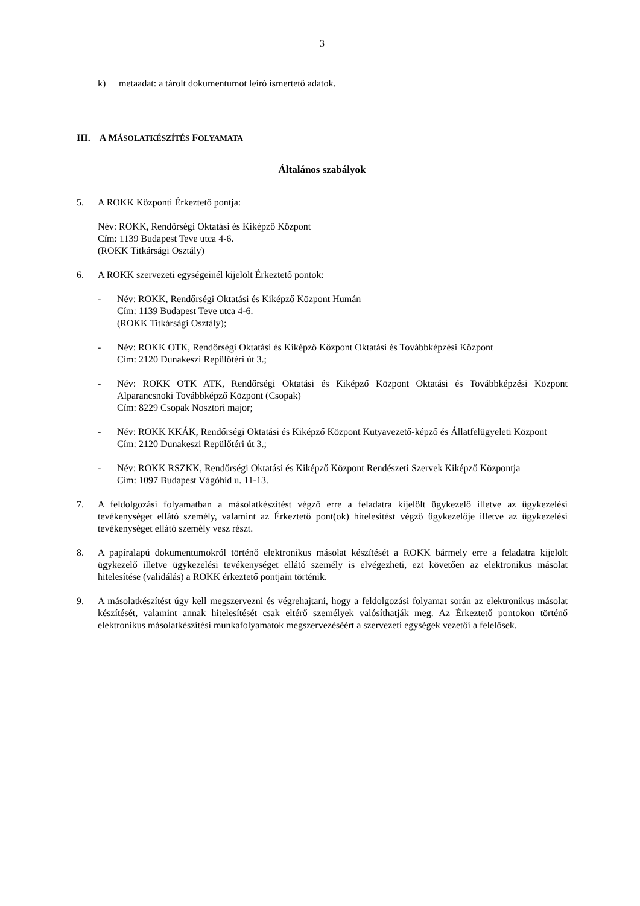3
k) metaadat: a tárolt dokumentumot leíró ismertető adatok.
III. A MÁSOLATKÉSZÍTÉS FOLYAMATA
Általános szabályok
5. A ROKK Központi Érkeztető pontja:
Név: ROKK, Rendőrségi Oktatási és Kiképző Központ
Cím: 1139 Budapest Teve utca 4-6.
(ROKK Titkársági Osztály)
6. A ROKK szervezeti egységeinél kijelölt Érkeztető pontok:
- Név: ROKK, Rendőrségi Oktatási és Kiképző Központ Humán
Cím: 1139 Budapest Teve utca 4-6.
(ROKK Titkársági Osztály);
- Név: ROKK OTK, Rendőrségi Oktatási és Kiképző Központ Oktatási és Továbbképzési Központ
Cím: 2120 Dunakeszi Repülőtéri út 3.;
- Név: ROKK OTK ATK, Rendőrségi Oktatási és Kiképző Központ Oktatási és Továbbképzési Központ Alparancsnoki Továbbképző Központ (Csopak)
Cím: 8229 Csopak Nosztori major;
- Név: ROKK KKÁK, Rendőrségi Oktatási és Kiképző Központ Kutyavezető-képző és Állatfelügyeleti Központ
Cím: 2120 Dunakeszi Repülőtéri út 3.;
- Név: ROKK RSZKK, Rendőrségi Oktatási és Kiképző Központ Rendészeti Szervek Kiképző Központja
Cím: 1097 Budapest Vágóhíd u. 11-13.
7. A feldolgozási folyamatban a másolatkészítést végző erre a feladatra kijelölt ügykezelő illetve az ügykezelési tevékenységet ellátó személy, valamint az Érkeztető pont(ok) hitelesítést végző ügykezelője illetve az ügykezelési tevékenységet ellátó személy vesz részt.
8. A papíralapú dokumentumokról történő elektronikus másolat készítését a ROKK bármely erre a feladatra kijelölt ügykezelő illetve ügykezelési tevékenységet ellátó személy is elvégezheti, ezt követően az elektronikus másolat hitelesítése (validálás) a ROKK érkeztető pontjain történik.
9. A másolatkészítést úgy kell megszervezni és végrehajtani, hogy a feldolgozási folyamat során az elektronikus másolat készítését, valamint annak hitelesítését csak eltérő személyek valósíthatják meg. Az Érkeztető pontokon történő elektronikus másolatkészítési munkafolyamatok megszervezéséért a szervezeti egységek vezetői a felelősek.